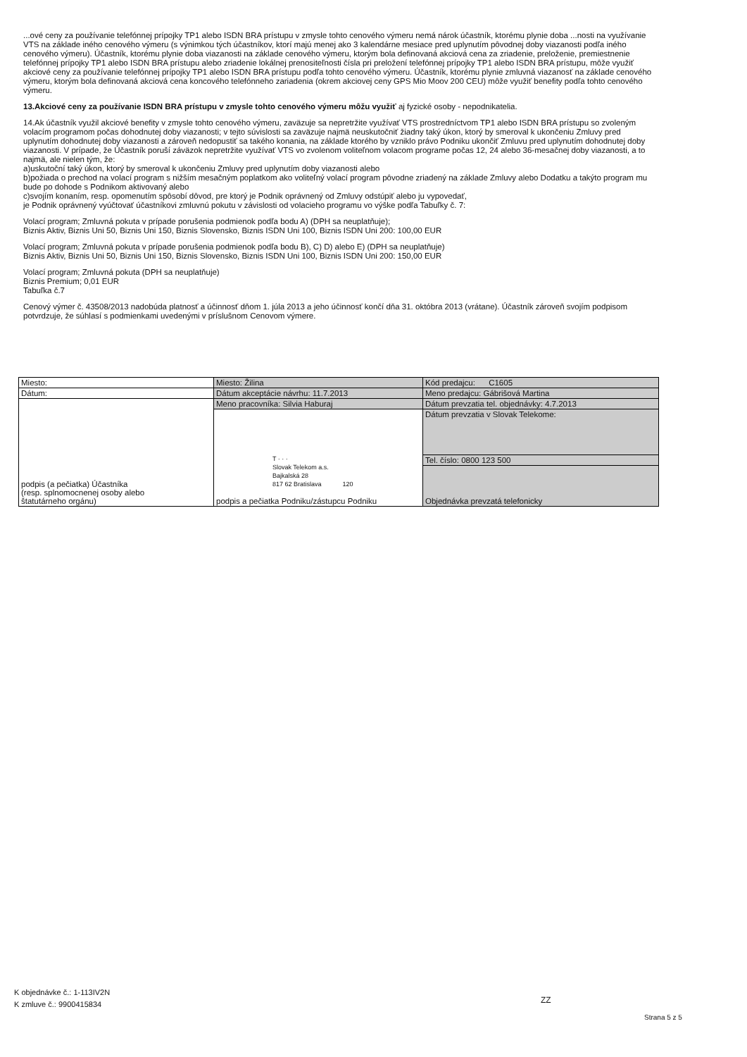...ové ceny za používanie telefónnej prípojky TP1 alebo ISDN BRA prístupu v zmysle tohto cenového výmeru nemá nárok účastník, ktorému plynie doba ...nosti na využívanie VTS na základe iného cenového výmeru (s výnimkou tých účastníkov, ktorí majú menej ako 3 kalendárne mesiace pred uplynutím pôvodnej doby viazanosti podľa iného cenového výmeru). Účastník, ktorému plynie doba viazanosti na základe cenového výmeru, ktorým bola definovaná akciová cena za zriadenie, preloženie, premiestnenie telefónnej prípojky TP1 alebo ISDN BRA prístupu alebo zriadenie lokálnej prenositeľnosti čísla pri preložení telefónnej prípojky TP1 alebo ISDN BRA prístupu, môže využiť akciové ceny za používanie telefónnej prípojky TP1 alebo ISDN BRA prístupu podľa tohto cenového výmeru. Účastník, ktorému plynie zmluvná viazanosť na základe cenového výmeru, ktorým bola definovaná akciová cena koncového telefónneho zariadenia (okrem akciovej ceny GPS Mio Moov 200 CEU) môže využiť benefity podľa tohto cenového výmeru.
13.Akciové ceny za používanie ISDN BRA prístupu v zmysle tohto cenového výmeru môžu využiť aj fyzické osoby - nepodnikatelia.
14.Ak účastník využil akciové benefity v zmysle tohto cenového výmeru, zaväzuje sa nepretržite využívať VTS prostredníctvom TP1 alebo ISDN BRA prístupu so zvoleným volacím programom počas dohodnutej doby viazanosti; v tejto súvislosti sa zaväzuje najmä neuskutočniť žiadny taký úkon, ktorý by smeroval k ukončeniu Zmluvy pred uplynutím dohodnutej doby viazanosti a zároveň nedopustiť sa takého konania, na základe ktorého by vzniklo právo Podniku ukončiť Zmluvu pred uplynutím dohodnutej doby viazanosti. V prípade, že Účastník poruší záväzok nepretržite využívať VTS vo zvolenom voliteľnom volacom programe počas 12, 24 alebo 36-mesačnej doby viazanosti, a to najmä, ale nielen tým, že:
a)uskutoční taký úkon, ktorý by smeroval k ukončeniu Zmluvy pred uplynutím doby viazanosti alebo
b)požiada o prechod na volací program s nižším mesačným poplatkom ako voliteľný volací program pôvodne zriadený na základe Zmluvy alebo Dodatku a takýto program mu bude po dohode s Podnikom aktivovaný alebo
c)svojím konaním, resp. opomenutím spôsobí dôvod, pre ktorý je Podnik oprávnený od Zmluvy odstúpiť alebo ju vypovedať,
je Podnik oprávnený vyúčtovať účastníkovi zmluvnú pokutu v závislosti od volacieho programu vo výške podľa Tabuľky č. 7:
Volací program; Zmluvná pokuta v prípade porušenia podmienok podľa bodu A) (DPH sa neuplatňuje);
Biznis Aktiv, Biznis Uni 50, Biznis Uni 150, Biznis Slovensko, Biznis ISDN Uni 100, Biznis ISDN Uni 200: 100,00 EUR
Volací program; Zmluvná pokuta v prípade porušenia podmienok podľa bodu B), C) D) alebo E) (DPH sa neuplatňuje)
Biznis Aktiv, Biznis Uni 50, Biznis Uni 150, Biznis Slovensko, Biznis ISDN Uni 100, Biznis ISDN Uni 200: 150,00 EUR
Volací program; Zmluvná pokuta (DPH sa neuplatňuje)
Biznis Premium; 0,01 EUR
Tabuľka č.7
Cenový výmer č. 43508/2013 nadobúda platnosť a účinnosť dňom 1. júla 2013 a jeho účinnosť končí dňa 31. októbra 2013 (vrátane). Účastník zároveň svojím podpisom potvrdzuje, že súhlasí s podmienkami uvedenými v príslušnom Cenovom výmere.
| Miesto: | Miesto: Žilina | Kód predajcu: C1605 |
| Dátum: | Dátum akceptácie návrhu: 11.7.2013 | Meno predajcu: Gábrišová Martina |
| podpis (a pečiatka) Účastníka (resp. splnomocnenej osoby alebo štatutárneho orgánu) | Meno pracovníka: Silvia Haburaj | Dátum prevzatia tel. objednávky: 4.7.2013 |
| | T · · · Slovak Telekom a.s. Bajkalská 28 817 62 Bratislava 120 podpis a pečiatka Podniku/zástupcu Podniku | Dátum prevzatia v Slovak Telekome: |
| | | Tel. číslo: 0800 123 500 |
| | | Objednávka prevzatá telefonicky |
K objednávke č.: 1-113IV2N
K zmluve č.: 9900415834
ZZ
Strana 5 z 5